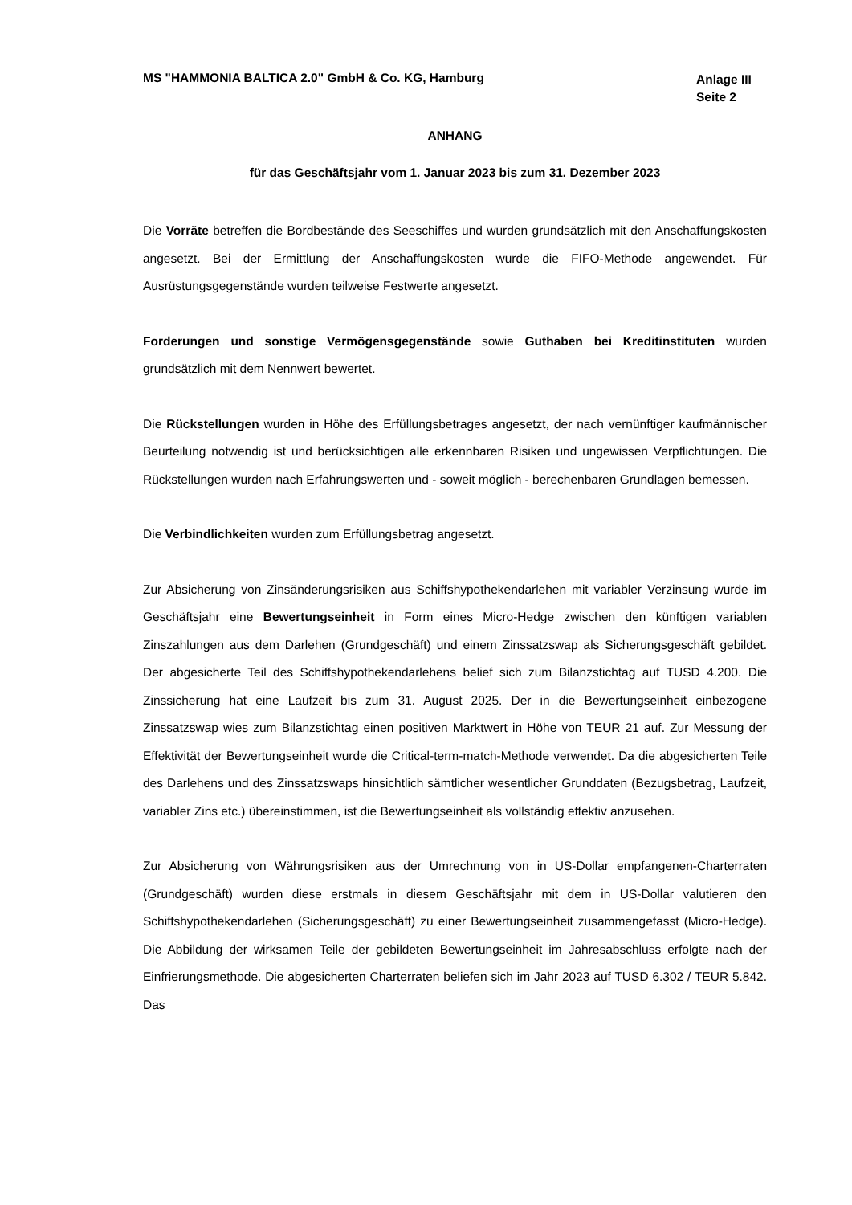MS "HAMMONIA BALTICA 2.0" GmbH & Co. KG, Hamburg
Anlage III
Seite 2
ANHANG
für das Geschäftsjahr vom 1. Januar 2023 bis zum 31. Dezember 2023
Die Vorräte betreffen die Bordbestände des Seeschiffes und wurden grundsätzlich mit den Anschaffungskosten angesetzt. Bei der Ermittlung der Anschaffungskosten wurde die FIFO-Methode angewendet. Für Ausrüstungsgegenstände wurden teilweise Festwerte angesetzt.
Forderungen und sonstige Vermögensgegenstände sowie Guthaben bei Kreditinstituten wurden grundsätzlich mit dem Nennwert bewertet.
Die Rückstellungen wurden in Höhe des Erfüllungsbetrages angesetzt, der nach vernünftiger kaufmännischer Beurteilung notwendig ist und berücksichtigen alle erkennbaren Risiken und ungewissen Verpflichtungen. Die Rückstellungen wurden nach Erfahrungswerten und - soweit möglich - berechenbaren Grundlagen bemessen.
Die Verbindlichkeiten wurden zum Erfüllungsbetrag angesetzt.
Zur Absicherung von Zinsänderungsrisiken aus Schiffshypothekendarlehen mit variabler Verzinsung wurde im Geschäftsjahr eine Bewertungseinheit in Form eines Micro-Hedge zwischen den künftigen variablen Zinszahlungen aus dem Darlehen (Grundgeschäft) und einem Zinssatzswap als Sicherungsgeschäft gebildet. Der abgesicherte Teil des Schiffshypothekendarlehens belief sich zum Bilanzstichtag auf TUSD 4.200. Die Zinssicherung hat eine Laufzeit bis zum 31. August 2025. Der in die Bewertungseinheit einbezogene Zinssatzswap wies zum Bilanzstichtag einen positiven Marktwert in Höhe von TEUR 21 auf. Zur Messung der Effektivität der Bewertungseinheit wurde die Critical-term-match-Methode verwendet. Da die abgesicherten Teile des Darlehens und des Zinssatzswaps hinsichtlich sämtlicher wesentlicher Grunddaten (Bezugsbetrag, Laufzeit, variabler Zins etc.) übereinstimmen, ist die Bewertungseinheit als vollständig effektiv anzusehen.
Zur Absicherung von Währungsrisiken aus der Umrechnung von in US-Dollar empfangenen-Charterraten (Grundgeschäft) wurden diese erstmals in diesem Geschäftsjahr mit dem in US-Dollar valutieren den Schiffshypothekendarlehen (Sicherungsgeschäft) zu einer Bewertungseinheit zusammengefasst (Micro-Hedge). Die Abbildung der wirksamen Teile der gebildeten Bewertungseinheit im Jahresabschluss erfolgte nach der Einfrierungsmethode. Die abgesicherten Charterraten beliefen sich im Jahr 2023 auf TUSD 6.302 / TEUR 5.842. Das